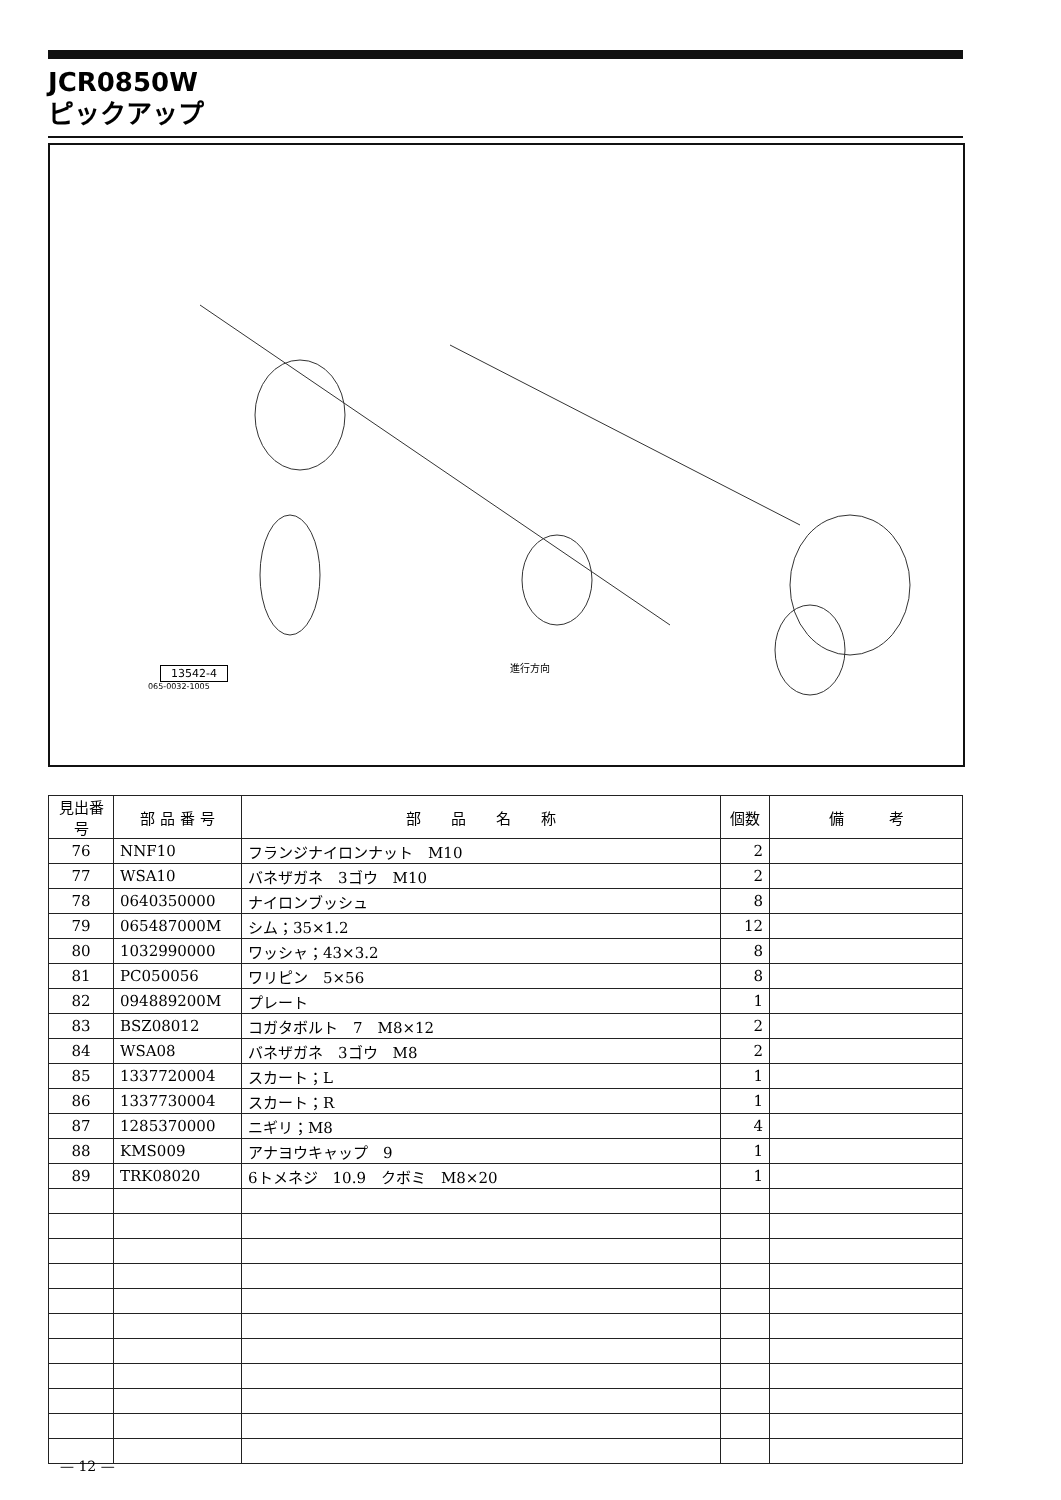JCR0850W
ピックアップ
13542-4
065-0032-1005
進行方向
| 見出番号 | 部 品 番 号 | 部 品 名 称 | 個数 | 備 考 |
| --- | --- | --- | --- | --- |
| 76 | NNF10 | フランジナイロンナット M10 | 2 | |
| 77 | WSA10 | バネザガネ 3ゴウ M10 | 2 | |
| 78 | 0640350000 | ナイロンブッシュ | 8 | |
| 79 | 065487000M | シム；35×1.2 | 12 | |
| 80 | 1032990000 | ワッシャ；43×3.2 | 8 | |
| 81 | PC050056 | ワリピン 5×56 | 8 | |
| 82 | 094889200M | プレート | 1 | |
| 83 | BSZ08012 | コガタボルト 7 M8×12 | 2 | |
| 84 | WSA08 | バネザガネ 3ゴウ M8 | 2 | |
| 85 | 1337720004 | スカート；L | 1 | |
| 86 | 1337730004 | スカート；R | 1 | |
| 87 | 1285370000 | ニギリ；M8 | 4 | |
| 88 | KMS009 | アナヨウキャップ 9 | 1 | |
| 89 | TRK08020 | 6トメネジ 10.9 クボミ M8×20 | 1 | |
— 12 —